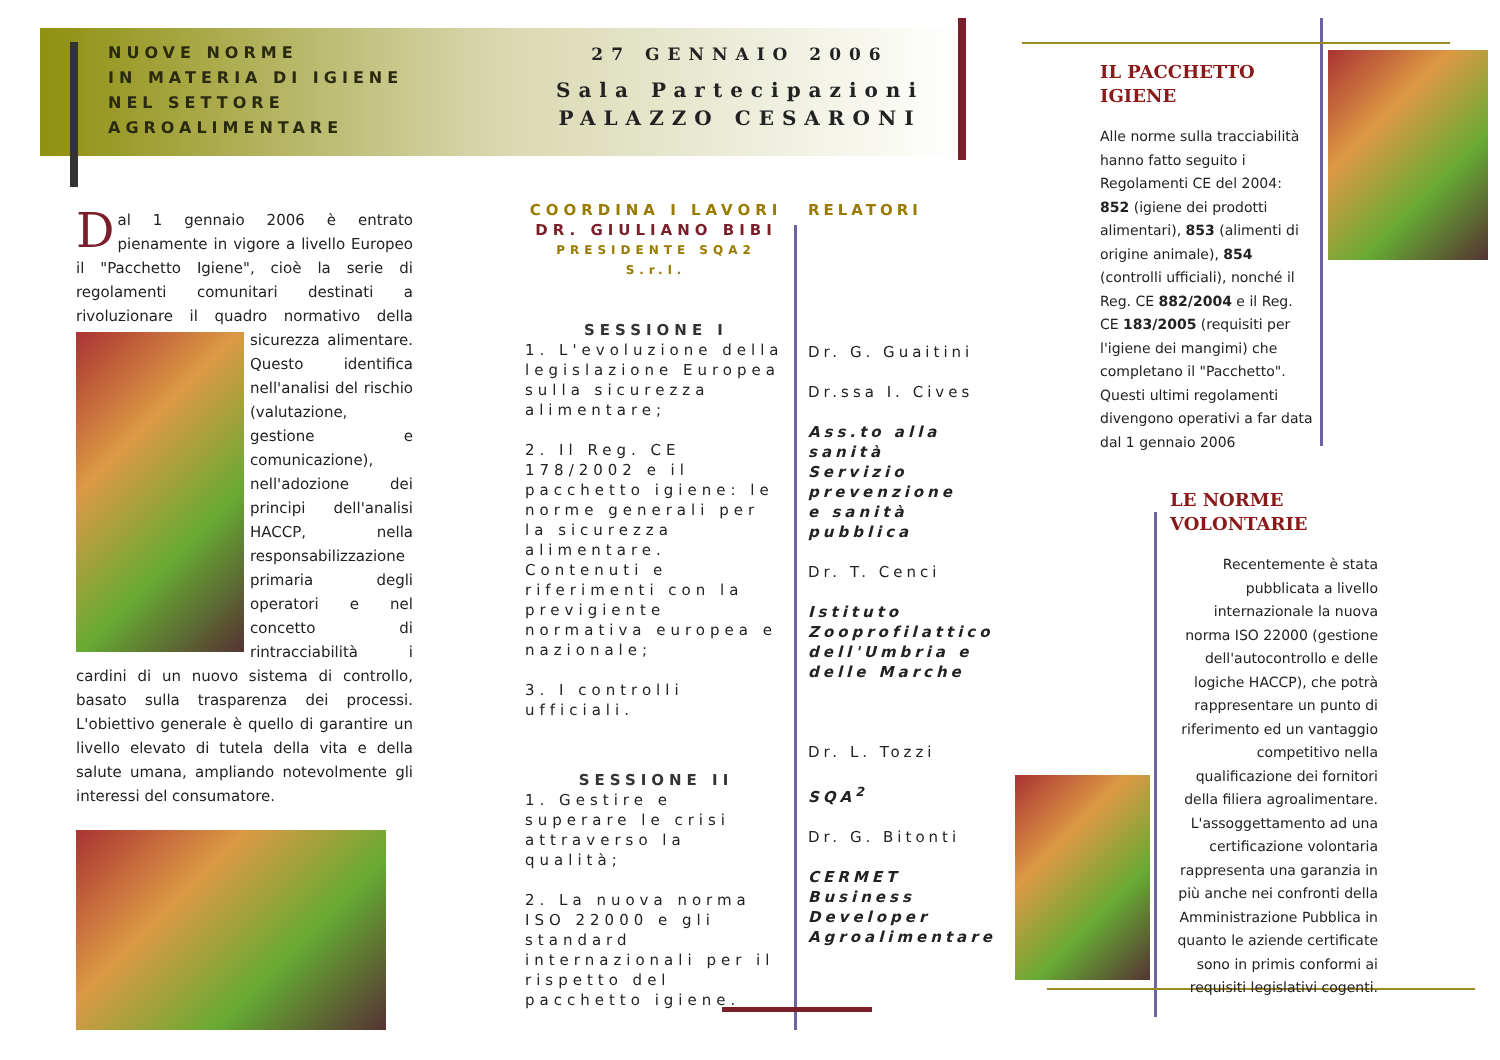NUOVE NORME
IN MATERIA DI IGIENE
NEL SETTORE
AGROALIMENTARE
27 GENNAIO 2006
Sala Partecipazioni
PALAZZO CESARONI
Dal 1 gennaio 2006 è entrato pienamente in vigore a livello Europeo il "Pacchetto Igiene", cioè la serie di regolamenti comunitari destinati a rivoluzionare il quadro normativo della sicurezza alimentare.
Questo identifica nell'analisi del rischio (valutazione, gestione e comunicazione), nell'adozione dei principi dell'analisi HACCP, nella responsabilizzazione primaria degli operatori e nel concetto di rintracciabilità i cardini di un nuovo sistema di controllo, basato sulla trasparenza dei processi. L'obiettivo generale è quello di garantire un livello elevato di tutela della vita e della salute umana, ampliando notevolmente gli interessi del consumatore.
COORDINA I LAVORI
DR. GIULIANO BIBI
PRESIDENTE SQA2 S.r.l.
SESSIONE I
1. L'evoluzione della legislazione Europea sulla sicurezza alimentare;
2. Il Reg. CE 178/2002 e il pacchetto igiene: le norme generali per la sicurezza alimentare. Contenuti e riferimenti con la previgiente normativa europea e nazionale;
3. I controlli ufficiali.
SESSIONE II
1. Gestire e superare le crisi attraverso la qualità;
2. La nuova norma ISO 22000 e gli standard internazionali per il rispetto del pacchetto igiene.
RELATORI
Dr. G. Guaitini
Dr.ssa I. Cives
Ass.to alla sanità Servizio prevenzione e sanità pubblica
Dr. T. Cenci
Istituto Zooprofilattico dell'Umbria e delle Marche
Dr. L. Tozzi
SQA<sup>2</sup>
Dr. G. Bitonti
CERMET Business Developer Agroalimentare
IL PACCHETTO IGIENE
Alle norme sulla tracciabilità hanno fatto seguito i Regolamenti CE del 2004: 852 (igiene dei prodotti alimentari), 853 (alimenti di origine animale), 854 (controlli ufficiali), nonché il Reg. CE 882/2004 e il Reg. CE 183/2005 (requisiti per l'igiene dei mangimi) che completano il "Pacchetto". Questi ultimi regolamenti divengono operativi a far data dal 1 gennaio 2006
LE NORME VOLONTARIE
Recentemente è stata pubblicata a livello internazionale la nuova norma ISO 22000 (gestione dell'autocontrollo e delle logiche HACCP), che potrà rappresentare un punto di riferimento ed un vantaggio competitivo nella qualificazione dei fornitori della filiera agroalimentare. L'assoggettamento ad una certificazione volontaria rappresenta una garanzia in più anche nei confronti della Amministrazione Pubblica in quanto le aziende certificate sono in primis conformi ai requisiti legislativi cogenti.